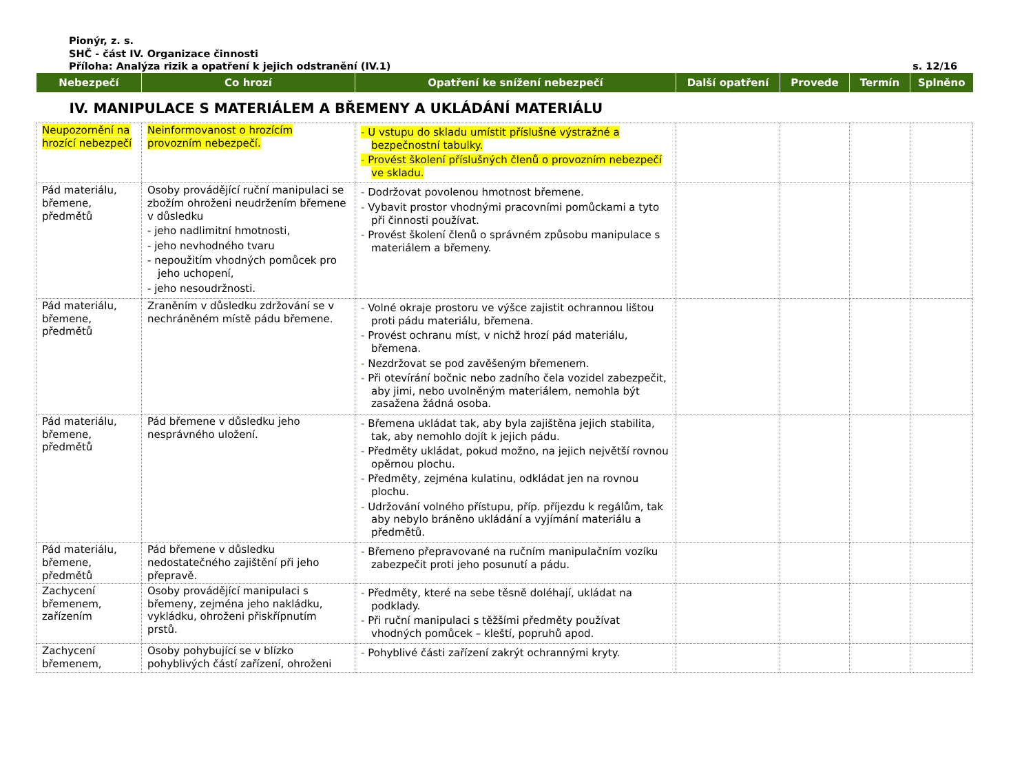Pionýr, z. s.
SHČ - část IV. Organizace činnosti
Příloha: Analýza rizik a opatření k jejich odstranění (IV.1) s. 12/16
| Nebezpečí | Co hrozí | Opatření ke snížení nebezpečí | Další opatření | Provede | Termín | Splněno |
| --- | --- | --- | --- | --- | --- | --- |
| IV. MANIPULACE S MATERIÁLEM A BŘEMENY A UKLÁDÁNÍ MATERIÁLU | | | | | | |
| Neupozornění na hrozící nebezpečí | Neinformovanost o hrozícím provozním nebezpečí. | - U vstupu do skladu umístit příslušné výstražné a bezpečnostní tabulky. - Provést školení příslušných členů o provozním nebezpečí ve skladu. | | | | |
| Pád materiálu, břemene, předmětů | Osoby provádějící ruční manipulaci se zbožím ohroženi neudržením břemene v důsledku - jeho nadlimitní hmotnosti, - jeho nevhodného tvaru - nepoužitím vhodných pomůcek pro jeho uchopení, - jeho nesoudržnosti. | - Dodržovat povolenou hmotnost břemene. - Vybavit prostor vhodnými pracovními pomůckami a tyto při činnosti používat. - Provést školení členů o správném způsobu manipulace s materiálem a břemeny. | | | | |
| Pád materiálu, břemene, předmětů | Zraněním v důsledku zdržování se v nechráněném místě pádu břemene. | - Volné okraje prostoru ve výšce zajistit ochrannou lištou proti pádu materiálu, břemena. - Provést ochranu míst, v nichž hrozí pád materiálu, břemena. - Nezdržovat se pod zavěšeným břemenem. - Při otevírání bočnic nebo zadního čela vozidel zabezpečit, aby jimi, nebo uvolněným materiálem, nemohla být zasažena žádná osoba. | | | | |
| Pád materiálu, břemene, předmětů | Pád břemene v důsledku jeho nesprávného uložení. | - Břemena ukládat tak, aby byla zajištěna jejich stabilita, tak, aby nemohlo dojít k jejich pádu. - Předměty ukládat, pokud možno, na jejich největší rovnou opěrnou plochu. - Předměty, zejména kulatinu, odkládat jen na rovnou plochu. - Udržování volného přístupu, příp. příjezdu k regálům, tak aby nebylo bráněno ukládání a vyjímání materiálu a předmětů. | | | | |
| Pád materiálu, břemene, předmětů | Pád břemene v důsledku nedostatečného zajištění při jeho přepravě. | - Břemeno přepravované na ručním manipulačním vozíku zabezpečit proti jeho posunutí a pádu. | | | | |
| Zachycení břemenem, zařízením | Osoby provádějící manipulaci s břemeny, zejména jeho nakládku, vykládku, ohroženi přiskřípnutím prstů. | - Předměty, které na sebe těsně doléhají, ukládat na podklady. - Při ruční manipulaci s těžšími předměty používat vhodných pomůcek – kleští, popruhů apod. | | | | |
| Zachycení břemenem, | Osoby pohybující se v blízko pohyblivých částí zařízení, ohroženi | - Pohyblivé části zařízení zakrýt ochrannými kryty. | | | | |